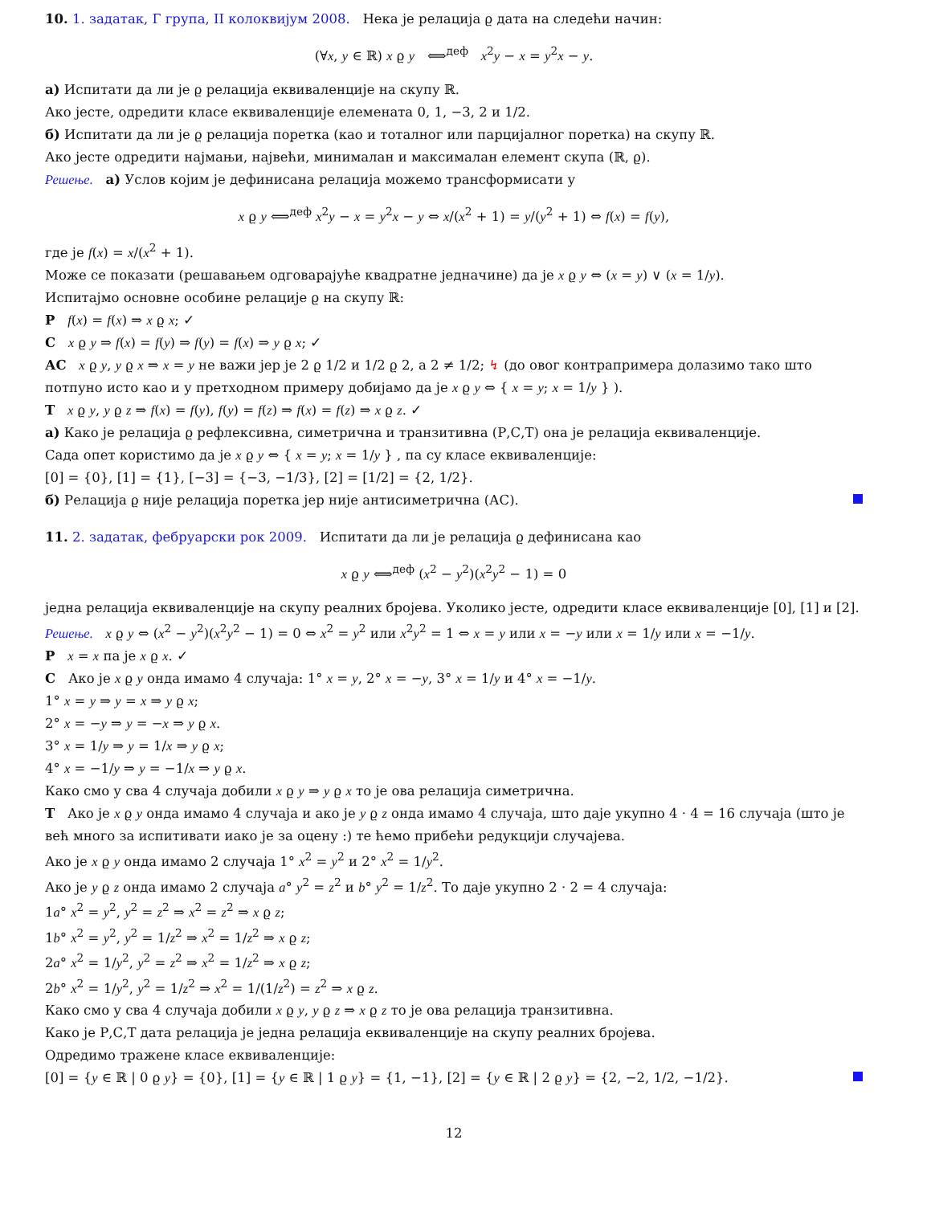10. 1. задатак, Г група, II колоквијум 2008. Нека је релација ϱ дата на следећи начин:
(∀x, y ∈ ℝ) x ϱ y ⟺<sup>деф</sup> x<sup>2</sup>y − x = y<sup>2</sup>x − y.
а) Испитати да ли је ϱ релација еквиваленције на скупу ℝ.
Ако јесте, одредити класе еквиваленције елемената 0, 1, −3, 2 и 1/2.
б) Испитати да ли је ϱ релација поретка (као и тоталног или парцијалног поретка) на скупу ℝ.
Ако јесте одредити најмањи, највећи, минималан и максималан елемент скупа (ℝ, ϱ).
Решење. а) Услов којим је дефинисана релација можемо трансформисати у
x ϱ y ⟺<sup>деф</sup> x<sup>2</sup>y − x = y<sup>2</sup>x − y ⇔ x/(x<sup>2</sup> + 1) = y/(y<sup>2</sup> + 1) ⇔ f(x) = f(y),
где је f(x) = x/(x<sup>2</sup> + 1).
Може се показати (решавањем одговарајуће квадратне једначине) да је x ϱ y ⇔ (x = y) ∨ (x = 1/y).
Испитајмо основне особине релације ϱ на скупу ℝ:
Р f(x) = f(x) ⇒ x ϱ x; ✓
С x ϱ y ⇒ f(x) = f(y) ⇒ f(y) = f(x) ⇒ y ϱ x; ✓
АС x ϱ y, y ϱ x ⇒ x = y не важи јер је 2 ϱ 1/2 и 1/2 ϱ 2, а 2 ≠ 1/2; ↯ (до овог контрапримера долазимо тако што потпуно исто као и у претходном примеру добијамо да је x ϱ y ⇔ { x = y; x = 1/y } ).
Т x ϱ y, y ϱ z ⇒ f(x) = f(y), f(y) = f(z) ⇒ f(x) = f(z) ⇒ x ϱ z. ✓
а) Како је релација ϱ рефлексивна, симетрична и транзитивна (Р,С,Т) она је релација еквиваленције.
Сада опет користимо да је x ϱ y ⇔ { x = y; x = 1/y } , па су класе еквиваленције:
[0] = {0}, [1] = {1}, [−3] = {−3, −1/3}, [2] = [1/2] = {2, 1/2}.
б) Релација ϱ није релација поретка јер није антисиметрична (АС).
11. 2. задатак, фебруарски рок 2009. Испитати да ли је релација ϱ дефинисана као
x ϱ y ⟺<sup>деф</sup> (x<sup>2</sup> − y<sup>2</sup>)(x<sup>2</sup>y<sup>2</sup> − 1) = 0
једна релација еквиваленције на скупу реалних бројева. Уколико јесте, одредити класе еквиваленције [0], [1] и [2].
Решење. x ϱ y ⇔ (x<sup>2</sup> − y<sup>2</sup>)(x<sup>2</sup>y<sup>2</sup> − 1) = 0 ⇔ x<sup>2</sup> = y<sup>2</sup> или x<sup>2</sup>y<sup>2</sup> = 1 ⇔ x = y или x = −y или x = 1/y или x = −1/y.
Р x = x па је x ϱ x. ✓
С Ако је x ϱ y онда имамо 4 случаја: 1° x = y, 2° x = −y, 3° x = 1/y и 4° x = −1/y.
1° x = y ⇒ y = x ⇒ y ϱ x;
2° x = −y ⇒ y = −x ⇒ y ϱ x.
3° x = 1/y ⇒ y = 1/x ⇒ y ϱ x;
4° x = −1/y ⇒ y = −1/x ⇒ y ϱ x.
Како смо у сва 4 случаја добили x ϱ y ⇒ y ϱ x то је ова релација симетрична.
Т Ако је x ϱ y онда имамо 4 случаја и ако је y ϱ z онда имамо 4 случаја, што даје укупно 4 · 4 = 16 случаја (што је већ много за испитивати иако је за оцену :) те ћемо прибећи редукцији случајева.
Ако је x ϱ y онда имамо 2 случаја 1° x<sup>2</sup> = y<sup>2</sup> и 2° x<sup>2</sup> = 1/y<sup>2</sup>.
Ако је y ϱ z онда имамо 2 случаја a° y<sup>2</sup> = z<sup>2</sup> и b° y<sup>2</sup> = 1/z<sup>2</sup>. То даје укупно 2 · 2 = 4 случаја:
1a° x<sup>2</sup> = y<sup>2</sup>, y<sup>2</sup> = z<sup>2</sup> ⇒ x<sup>2</sup> = z<sup>2</sup> ⇒ x ϱ z;
1b° x<sup>2</sup> = y<sup>2</sup>, y<sup>2</sup> = 1/z<sup>2</sup> ⇒ x<sup>2</sup> = 1/z<sup>2</sup> ⇒ x ϱ z;
2a° x<sup>2</sup> = 1/y<sup>2</sup>, y<sup>2</sup> = z<sup>2</sup> ⇒ x<sup>2</sup> = 1/z<sup>2</sup> ⇒ x ϱ z;
2b° x<sup>2</sup> = 1/y<sup>2</sup>, y<sup>2</sup> = 1/z<sup>2</sup> ⇒ x<sup>2</sup> = 1/(1/z<sup>2</sup>) = z<sup>2</sup> ⇒ x ϱ z.
Како смо у сва 4 случаја добили x ϱ y, y ϱ z ⇒ x ϱ z то је ова релација транзитивна.
Како је Р,С,Т дата релација је једна релација еквиваленције на скупу реалних бројева.
Одредимо тражене класе еквиваленције:
[0] = {y ∈ ℝ | 0 ϱ y} = {0}, [1] = {y ∈ ℝ | 1 ϱ y} = {1, −1}, [2] = {y ∈ ℝ | 2 ϱ y} = {2, −2, 1/2, −1/2}.
12